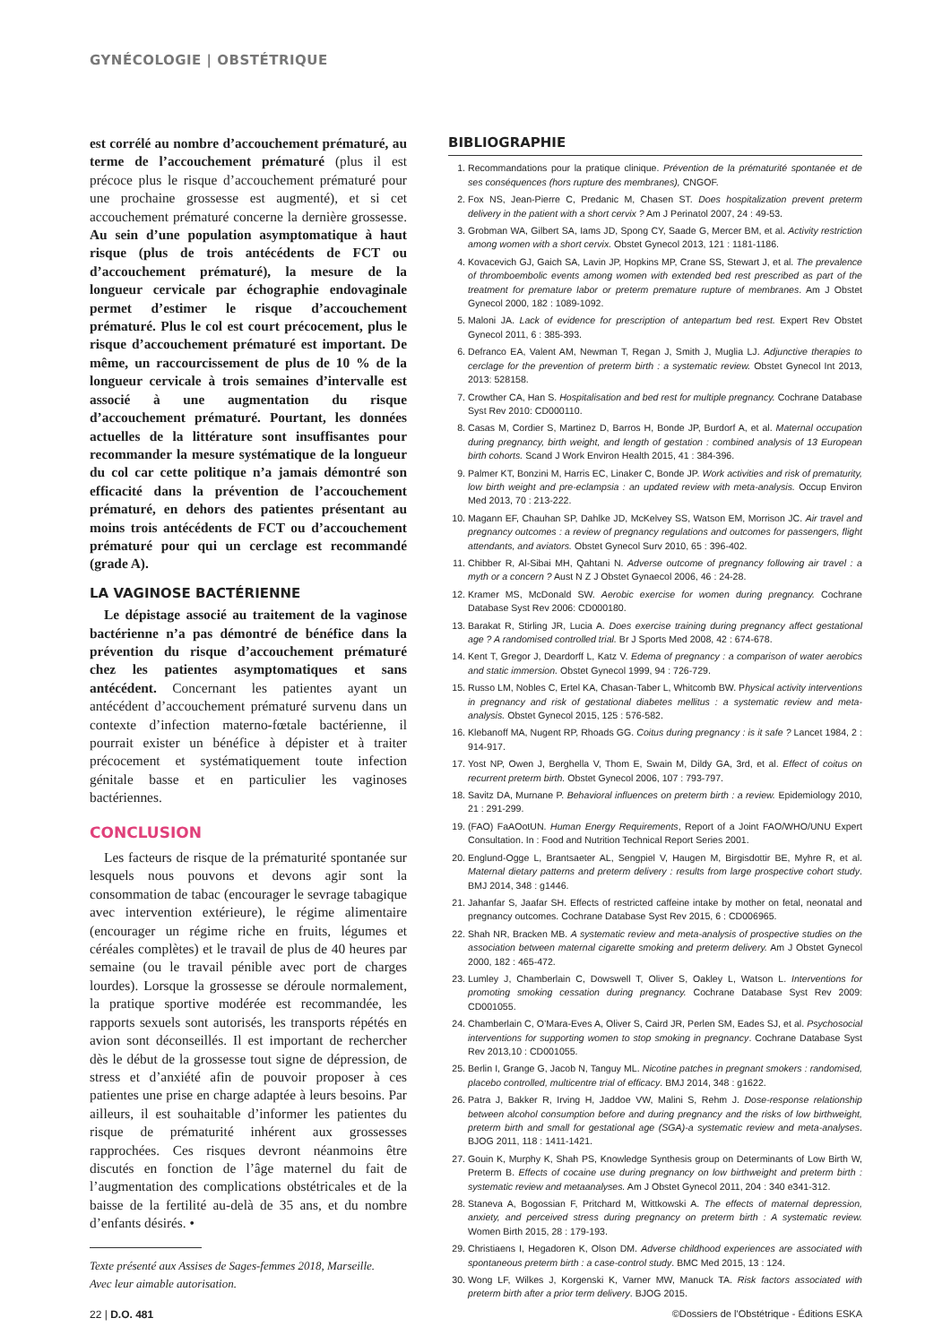GYNÉCOLOGIE | OBSTÉTRIQUE
est corrélé au nombre d’accouchement prématuré, au terme de l’accouchement prématuré (plus il est précoce plus le risque d’accouchement prématuré pour une prochaine grossesse est augmenté), et si cet accouchement prématuré concerne la dernière grossesse. Au sein d’une population asymptomatique à haut risque (plus de trois antécédents de FCT ou d’accouchement prématuré), la mesure de la longueur cervicale par échographie endovaginale permet d’estimer le risque d’accouchement prématuré. Plus le col est court précocement, plus le risque d’accouchement prématuré est important. De même, un raccourcissement de plus de 10 % de la longueur cervicale à trois semaines d’intervalle est associé à une augmentation du risque d’accouchement prématuré. Pourtant, les données actuelles de la littérature sont insuffisantes pour recommander la mesure systématique de la longueur du col car cette politique n’a jamais démontré son efficacité dans la prévention de l’accouchement prématuré, en dehors des patientes présentant au moins trois antécédents de FCT ou d’accouchement prématuré pour qui un cerclage est recommandé (grade A).
LA VAGINOSE BACTÉRIENNE
Le dépistage associé au traitement de la vaginose bactérienne n’a pas démontré de bénéfice dans la prévention du risque d’accouchement prématuré chez les patientes asymptomatiques et sans antécédent. Concernant les patientes ayant un antécédent d’accouchement prématuré survenu dans un contexte d’infection materno-fœtale bactérienne, il pourrait exister un bénéfice à dépister et à traiter précocement et systématiquement toute infection génitale basse et en particulier les vaginoses bactériennes.
CONCLUSION
Les facteurs de risque de la prématurité spontanée sur lesquels nous pouvons et devons agir sont la consommation de tabac (encourager le sevrage tabagique avec intervention extérieure), le régime alimentaire (encourager un régime riche en fruits, légumes et céréales complètes) et le travail de plus de 40 heures par semaine (ou le travail pénible avec port de charges lourdes). Lorsque la grossesse se déroule normalement, la pratique sportive modérée est recommandée, les rapports sexuels sont autorisés, les transports répétés en avion sont déconseillés. Il est important de rechercher dès le début de la grossesse tout signe de dépression, de stress et d’anxiété afin de pouvoir proposer à ces patientes une prise en charge adaptée à leurs besoins. Par ailleurs, il est souhaitable d’informer les patientes du risque de prématurité inhérent aux grossesses rapprochées. Ces risques devront néanmoins être discutés en fonction de l’âge maternel du fait de l’augmentation des complications obstétricales et de la baisse de la fertilité au-delà de 35 ans, et du nombre d’enfants désirés. •
Texte présenté aux Assises de Sages-femmes 2018, Marseille.
Avec leur aimable autorisation.
BIBLIOGRAPHIE
1. Recommandations pour la pratique clinique. Prévention de la prématurité spontanée et de ses conséquences (hors rupture des membranes), CNGOF.
2. Fox NS, Jean-Pierre C, Predanic M, Chasen ST. Does hospitalization prevent preterm delivery in the patient with a short cervix ? Am J Perinatol 2007, 24 : 49-53.
3. Grobman WA, Gilbert SA, Iams JD, Spong CY, Saade G, Mercer BM, et al. Activity restriction among women with a short cervix. Obstet Gynecol 2013, 121 : 1181-1186.
4. Kovacevich GJ, Gaich SA, Lavin JP, Hopkins MP, Crane SS, Stewart J, et al. The prevalence of thromboembolic events among women with extended bed rest prescribed as part of the treatment for premature labor or preterm premature rupture of membranes. Am J Obstet Gynecol 2000, 182 : 1089-1092.
5. Maloni JA. Lack of evidence for prescription of antepartum bed rest. Expert Rev Obstet Gynecol 2011, 6 : 385-393.
6. Defranco EA, Valent AM, Newman T, Regan J, Smith J, Muglia LJ. Adjunctive therapies to cerclage for the prevention of preterm birth : a systematic review. Obstet Gynecol Int 2013, 2013: 528158.
7. Crowther CA, Han S. Hospitalisation and bed rest for multiple pregnancy. Cochrane Database Syst Rev 2010: CD000110.
8. Casas M, Cordier S, Martinez D, Barros H, Bonde JP, Burdorf A, et al. Maternal occupation during pregnancy, birth weight, and length of gestation : combined analysis of 13 European birth cohorts. Scand J Work Environ Health 2015, 41 : 384-396.
9. Palmer KT, Bonzini M, Harris EC, Linaker C, Bonde JP. Work activities and risk of prematurity, low birth weight and pre-eclampsia : an updated review with meta-analysis. Occup Environ Med 2013, 70 : 213-222.
10. Magann EF, Chauhan SP, Dahlke JD, McKelvey SS, Watson EM, Morrison JC. Air travel and pregnancy outcomes : a review of pregnancy regulations and outcomes for passengers, flight attendants, and aviators. Obstet Gynecol Surv 2010, 65 : 396-402.
11. Chibber R, Al-Sibai MH, Qahtani N. Adverse outcome of pregnancy following air travel : a myth or a concern ? Aust N Z J Obstet Gynaecol 2006, 46 : 24-28.
12. Kramer MS, McDonald SW. Aerobic exercise for women during pregnancy. Cochrane Database Syst Rev 2006: CD000180.
13. Barakat R, Stirling JR, Lucia A. Does exercise training during pregnancy affect gestational age ? A randomised controlled trial. Br J Sports Med 2008, 42 : 674-678.
14. Kent T, Gregor J, Deardorff L, Katz V. Edema of pregnancy : a comparison of water aerobics and static immersion. Obstet Gynecol 1999, 94 : 726-729.
15. Russo LM, Nobles C, Ertel KA, Chasan-Taber L, Whitcomb BW. Physical activity interventions in pregnancy and risk of gestational diabetes mellitus : a systematic review and meta-analysis. Obstet Gynecol 2015, 125 : 576-582.
16. Klebanoff MA, Nugent RP, Rhoads GG. Coitus during pregnancy : is it safe ? Lancet 1984, 2 : 914-917.
17. Yost NP, Owen J, Berghella V, Thom E, Swain M, Dildy GA, 3rd, et al. Effect of coitus on recurrent preterm birth. Obstet Gynecol 2006, 107 : 793-797.
18. Savitz DA, Murnane P. Behavioral influences on preterm birth : a review. Epidemiology 2010, 21 : 291-299.
19. (FAO) FaAOotUN. Human Energy Requirements, Report of a Joint FAO/WHO/UNU Expert Consultation. In : Food and Nutrition Technical Report Series 2001.
20. Englund-Ogge L, Brantsaeter AL, Sengpiel V, Haugen M, Birgisdottir BE, Myhre R, et al. Maternal dietary patterns and preterm delivery : results from large prospective cohort study. BMJ 2014, 348 : g1446.
21. Jahanfar S, Jaafar SH. Effects of restricted caffeine intake by mother on fetal, neonatal and pregnancy outcomes. Cochrane Database Syst Rev 2015, 6 : CD006965.
22. Shah NR, Bracken MB. A systematic review and meta-analysis of prospective studies on the association between maternal cigarette smoking and preterm delivery. Am J Obstet Gynecol 2000, 182 : 465-472.
23. Lumley J, Chamberlain C, Dowswell T, Oliver S, Oakley L, Watson L. Interventions for promoting smoking cessation during pregnancy. Cochrane Database Syst Rev 2009: CD001055.
24. Chamberlain C, O’Mara-Eves A, Oliver S, Caird JR, Perlen SM, Eades SJ, et al. Psychosocial interventions for supporting women to stop smoking in pregnancy. Cochrane Database Syst Rev 2013,10 : CD001055.
25. Berlin I, Grange G, Jacob N, Tanguy ML. Nicotine patches in pregnant smokers : randomised, placebo controlled, multicentre trial of efficacy. BMJ 2014, 348 : g1622.
26. Patra J, Bakker R, Irving H, Jaddoe VW, Malini S, Rehm J. Dose-response relationship between alcohol consumption before and during pregnancy and the risks of low birthweight, preterm birth and small for gestational age (SGA)-a systematic review and meta-analyses. BJOG 2011, 118 : 1411-1421.
27. Gouin K, Murphy K, Shah PS, Knowledge Synthesis group on Determinants of Low Birth W, Preterm B. Effects of cocaine use during pregnancy on low birthweight and preterm birth : systematic review and metaanalyses. Am J Obstet Gynecol 2011, 204 : 340 e341-312.
28. Staneva A, Bogossian F, Pritchard M, Wittkowski A. The effects of maternal depression, anxiety, and perceived stress during pregnancy on preterm birth : A systematic review. Women Birth 2015, 28 : 179-193.
29. Christiaens I, Hegadoren K, Olson DM. Adverse childhood experiences are associated with spontaneous preterm birth : a case-control study. BMC Med 2015, 13 : 124.
30. Wong LF, Wilkes J, Korgenski K, Varner MW, Manuck TA. Risk factors associated with preterm birth after a prior term delivery. BJOG 2015.
22 | D.O. 481 ©Dossiers de l’Obstétrique - Éditions ESKA